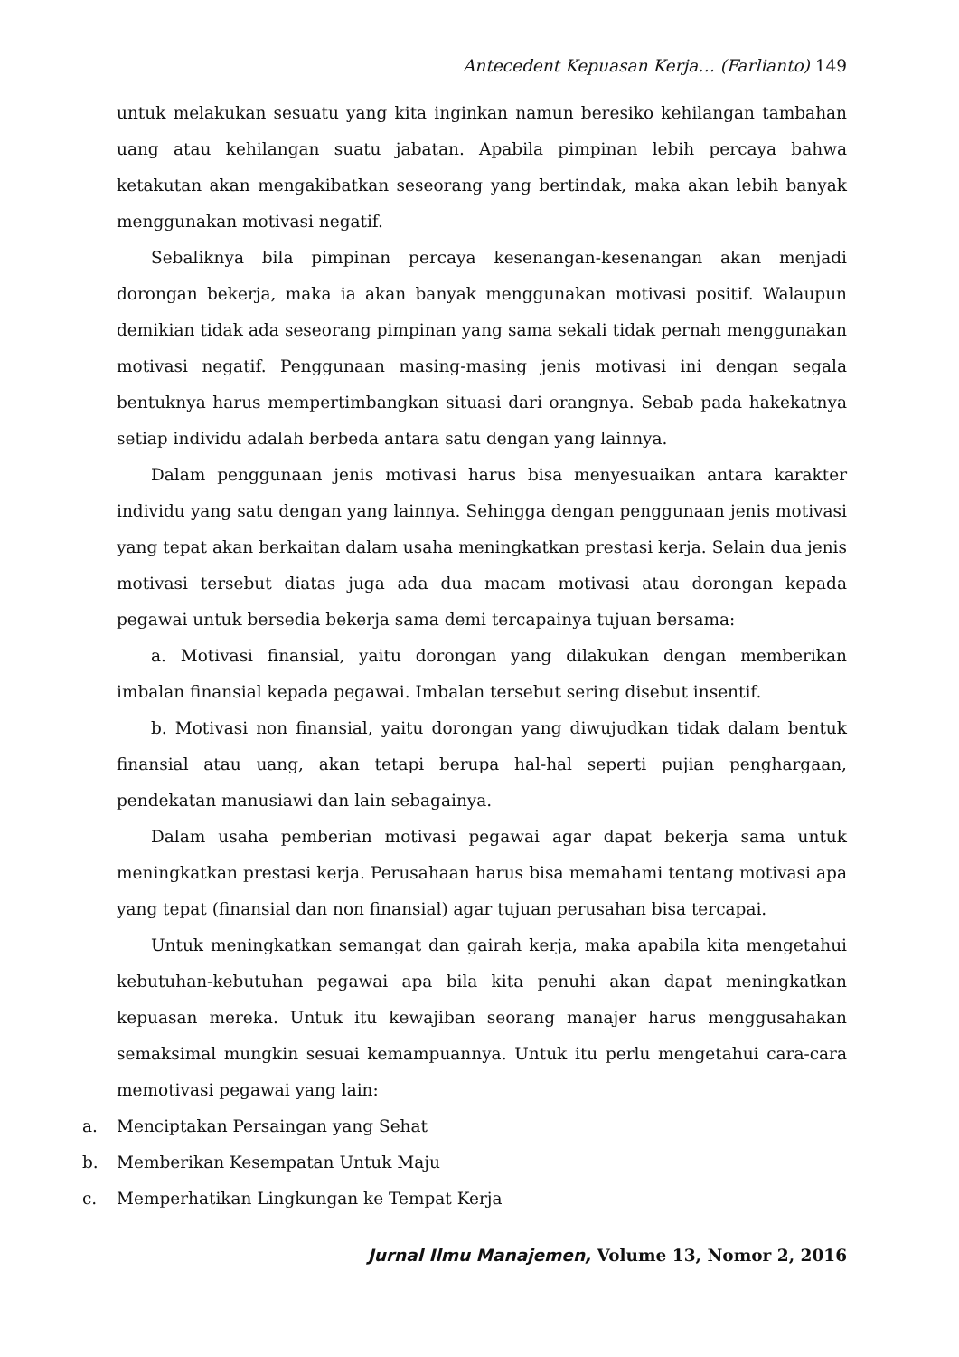Antecedent Kepuasan Kerja… (Farlianto) 149
untuk melakukan sesuatu yang kita inginkan namun beresiko kehilangan tambahan uang atau kehilangan suatu jabatan. Apabila pimpinan lebih percaya bahwa ketakutan akan mengakibatkan seseorang yang bertindak, maka akan lebih banyak menggunakan motivasi negatif.
Sebaliknya bila pimpinan percaya kesenangan-kesenangan akan menjadi dorongan bekerja, maka ia akan banyak menggunakan motivasi positif. Walaupun demikian tidak ada seseorang pimpinan yang sama sekali tidak pernah menggunakan motivasi negatif. Penggunaan masing-masing jenis motivasi ini dengan segala bentuknya harus mempertimbangkan situasi dari orangnya. Sebab pada hakekatnya setiap individu adalah berbeda antara satu dengan yang lainnya.
Dalam penggunaan jenis motivasi harus bisa menyesuaikan antara karakter individu yang satu dengan yang lainnya. Sehingga dengan penggunaan jenis motivasi yang tepat akan berkaitan dalam usaha meningkatkan prestasi kerja. Selain dua jenis motivasi tersebut diatas juga ada dua macam motivasi atau dorongan kepada pegawai untuk bersedia bekerja sama demi tercapainya tujuan bersama:
a. Motivasi finansial, yaitu dorongan yang dilakukan dengan memberikan imbalan finansial kepada pegawai. Imbalan tersebut sering disebut insentif.
b. Motivasi non finansial, yaitu dorongan yang diwujudkan tidak dalam bentuk finansial atau uang, akan tetapi berupa hal-hal seperti pujian penghargaan, pendekatan manusiawi dan lain sebagainya.
Dalam usaha pemberian motivasi pegawai agar dapat bekerja sama untuk meningkatkan prestasi kerja. Perusahaan harus bisa memahami tentang motivasi apa yang tepat (finansial dan non finansial) agar tujuan perusahan bisa tercapai.
Untuk meningkatkan semangat dan gairah kerja, maka apabila kita mengetahui kebutuhan-kebutuhan pegawai apa bila kita penuhi akan dapat meningkatkan kepuasan mereka. Untuk itu kewajiban seorang manajer harus menggusahakan semaksimal mungkin sesuai kemampuannya. Untuk itu perlu mengetahui cara-cara memotivasi pegawai yang lain:
a. Menciptakan Persaingan yang Sehat
b. Memberikan Kesempatan Untuk Maju
c. Memperhatikan Lingkungan ke Tempat Kerja
Jurnal Ilmu Manajemen, Volume 13, Nomor 2, 2016